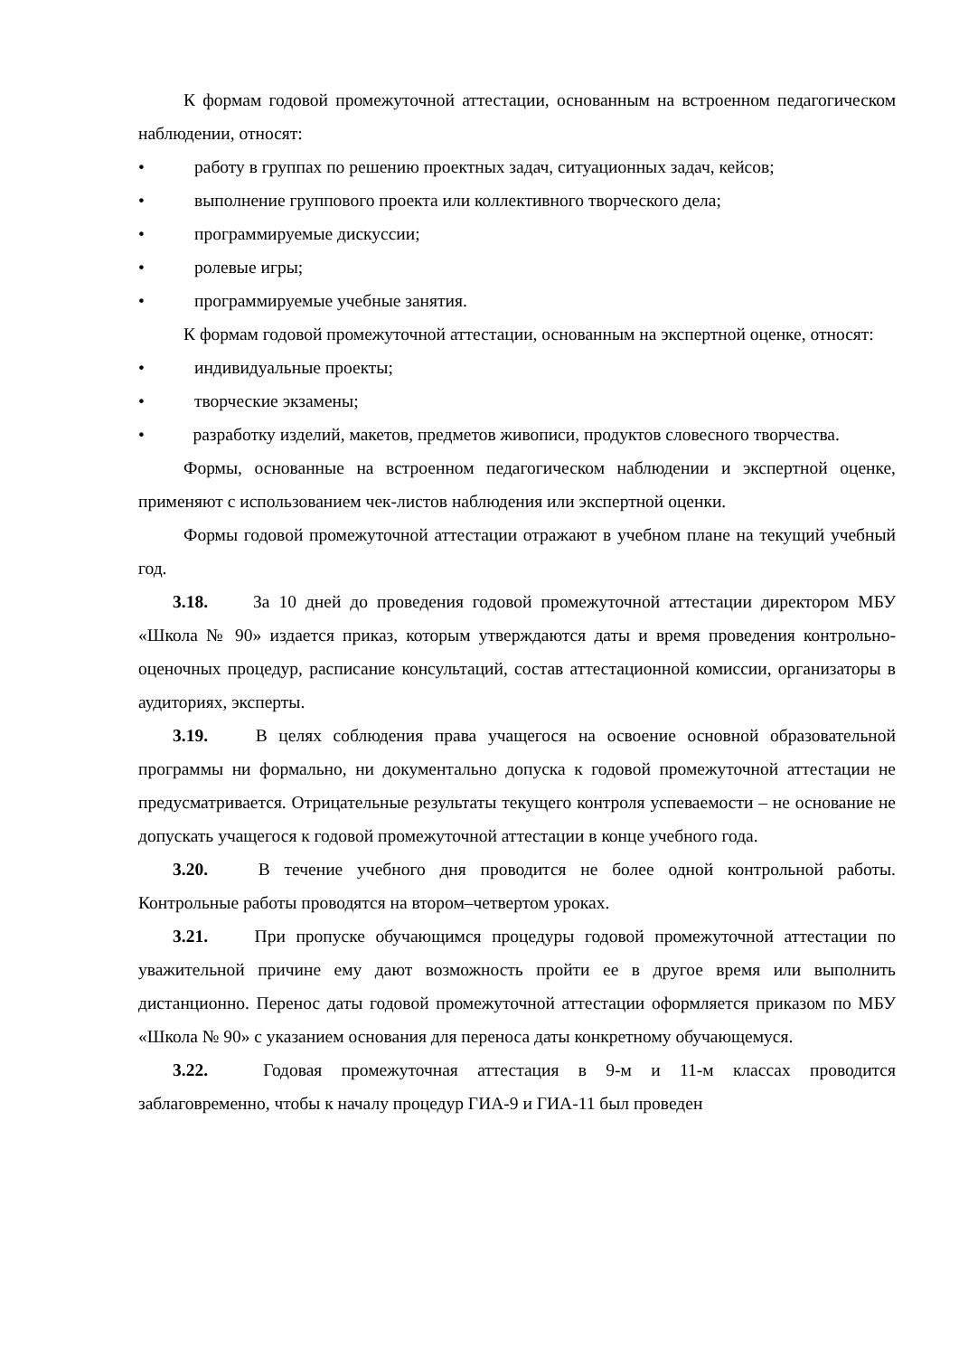К формам годовой промежуточной аттестации, основанным на встроенном педагогическом наблюдении, относят:
• работу в группах по решению проектных задач, ситуационных задач, кейсов;
• выполнение группового проекта или коллективного творческого дела;
• программируемые дискуссии;
• ролевые игры;
• программируемые учебные занятия.
К формам годовой промежуточной аттестации, основанным на экспертной оценке, относят:
• индивидуальные проекты;
• творческие экзамены;
• разработку изделий, макетов, предметов живописи, продуктов словесного творчества.
Формы, основанные на встроенном педагогическом наблюдении и экспертной оценке, применяют с использованием чек-листов наблюдения или экспертной оценки.
Формы годовой промежуточной аттестации отражают в учебном плане на текущий учебный год.
3.18. За 10 дней до проведения годовой промежуточной аттестации директором МБУ «Школа № 90» издается приказ, которым утверждаются даты и время проведения контрольно-оценочных процедур, расписание консультаций, состав аттестационной комиссии, организаторы в аудиториях, эксперты.
3.19. В целях соблюдения права учащегося на освоение основной образовательной программы ни формально, ни документально допуска к годовой промежуточной аттестации не предусматривается. Отрицательные результаты текущего контроля успеваемости – не основание не допускать учащегося к годовой промежуточной аттестации в конце учебного года.
3.20. В течение учебного дня проводится не более одной контрольной работы. Контрольные работы проводятся на втором–четвертом уроках.
3.21. При пропуске обучающимся процедуры годовой промежуточной аттестации по уважительной причине ему дают возможность пройти ее в другое время или выполнить дистанционно. Перенос даты годовой промежуточной аттестации оформляется приказом по МБУ «Школа № 90» с указанием основания для переноса даты конкретному обучающемуся.
3.22. Годовая промежуточная аттестация в 9-м и 11-м классах проводится заблаговременно, чтобы к началу процедур ГИА-9 и ГИА-11 был проведен